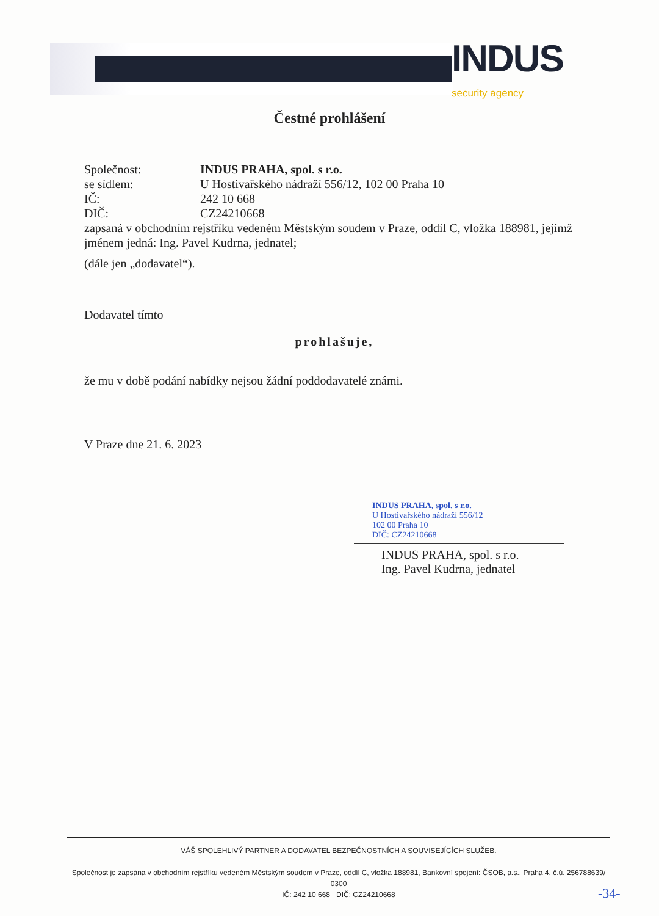INDUS
security agency
Čestné prohlášení
Společnost: INDUS PRAHA, spol. s r.o.
se sídlem: U Hostivařského nádraží 556/12, 102 00 Praha 10
IČ: 242 10 668
DIČ: CZ24210668
zapsaná v obchodním rejstříku vedeném Městským soudem v Praze, oddíl C, vložka 188981, jejímž jménem jedná: Ing. Pavel Kudrna, jednatel;
(dále jen „dodavatel“).
Dodavatel tímto
prohlašuje,
že mu v době podání nabídky nejsou žádní poddodavatelé známi.
V Praze dne 21. 6. 2023
INDUS PRAHA, spol. s r.o.
U Hostivařského nádraží 556/12
102 00 Praha 10
DIČ: CZ24210668
INDUS PRAHA, spol. s r.o.
Ing. Pavel Kudrna, jednatel
VÁŠ SPOLEHLIVÝ PARTNER A DODAVATEL BEZPEČNOSTNÍCH A SOUVISEJÍCÍCH SLUŽEB.
Společnost je zapsána v obchodním rejstříku vedeném Městským soudem v Praze, oddíl C, vložka 188981, Bankovní spojení: ČSOB, a.s., Praha 4, č.ú. 256788639/ 0300
IČ: 242 10 668 DIČ: CZ24210668
-34-